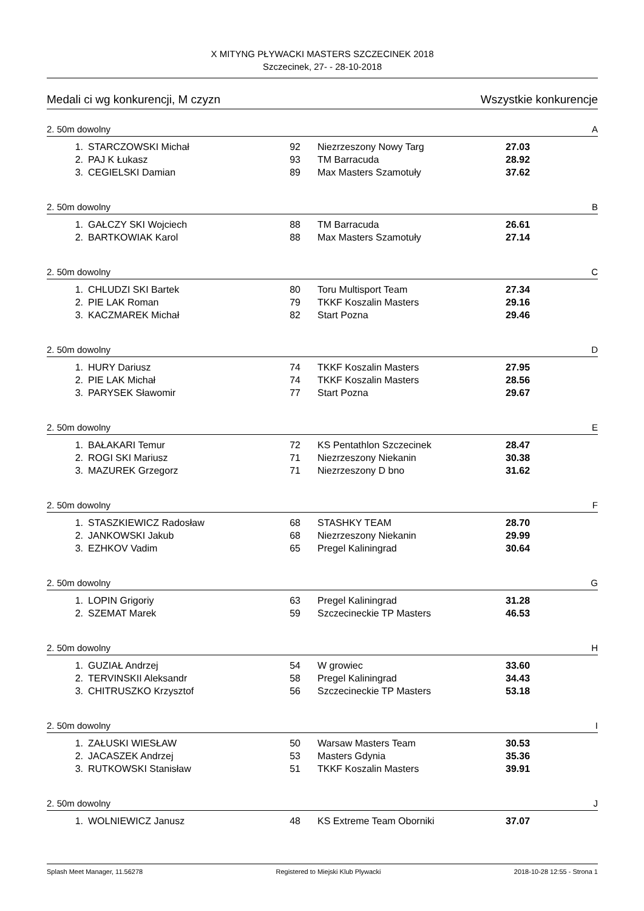X MITYNG PŁYWACKI MASTERS SZCZECINEK 2018
Szczecinek, 27- - 28-10-2018
Medali ci wg konkurencji, M czyzn Wszystkie konkurencje
2. 50m dowolny A
| 1. | STARCZOWSKI Michał | 92 | Niezrzeszony Nowy Targ | 27.03 |
| 2. | PAJ K Łukasz | 93 | TM Barracuda | 28.92 |
| 3. | CEGIELSKI Damian | 89 | Max Masters Szamotuły | 37.62 |
2. 50m dowolny B
| 1. | GAŁCZY SKI Wojciech | 88 | TM Barracuda | 26.61 |
| 2. | BARTKOWIAK Karol | 88 | Max Masters Szamotuły | 27.14 |
2. 50m dowolny C
| 1. | CHLUDZI SKI Bartek | 80 | Toru Multisport Team | 27.34 |
| 2. | PIE LAK Roman | 79 | TKKF Koszalin Masters | 29.16 |
| 3. | KACZMAREK Michał | 82 | Start Pozna | 29.46 |
2. 50m dowolny D
| 1. | HURY Dariusz | 74 | TKKF Koszalin Masters | 27.95 |
| 2. | PIE LAK Michał | 74 | TKKF Koszalin Masters | 28.56 |
| 3. | PARYSEK Sławomir | 77 | Start Pozna | 29.67 |
2. 50m dowolny E
| 1. | BAŁAKARI Temur | 72 | KS Pentathlon Szczecinek | 28.47 |
| 2. | ROGI SKI Mariusz | 71 | Niezrzeszony Niekanin | 30.38 |
| 3. | MAZUREK Grzegorz | 71 | Niezrzeszony D bno | 31.62 |
2. 50m dowolny F
| 1. | STASZKIEWICZ Radosław | 68 | STASHKY TEAM | 28.70 |
| 2. | JANKOWSKI Jakub | 68 | Niezrzeszony Niekanin | 29.99 |
| 3. | EZHKOV Vadim | 65 | Pregel Kaliningrad | 30.64 |
2. 50m dowolny G
| 1. | LOPIN Grigoriy | 63 | Pregel Kaliningrad | 31.28 |
| 2. | SZEMAT Marek | 59 | Szczecineckie TP Masters | 46.53 |
2. 50m dowolny H
| 1. | GUZIAŁ Andrzej | 54 | W growiec | 33.60 |
| 2. | TERVINSKII Aleksandr | 58 | Pregel Kaliningrad | 34.43 |
| 3. | CHITRUSZKO Krzysztof | 56 | Szczecineckie TP Masters | 53.18 |
2. 50m dowolny I
| 1. | ZAŁUSKI WIESŁAW | 50 | Warsaw Masters Team | 30.53 |
| 2. | JACASZEK Andrzej | 53 | Masters Gdynia | 35.36 |
| 3. | RUTKOWSKI Stanisław | 51 | TKKF Koszalin Masters | 39.91 |
2. 50m dowolny J
| 1. | WOLNIEWICZ Janusz | 48 | KS Extreme Team Oborniki | 37.07 |
Splash Meet Manager, 11.56278 Registered to Miejski Klub Plywacki 2018-10-28 12:55 - Strona 1